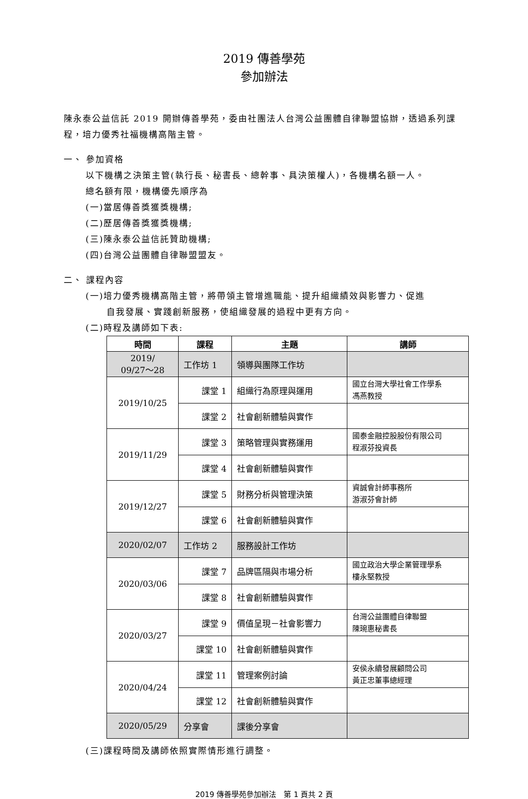2019 傳善學苑
參加辦法
陳永泰公益信託 2019 開辦傳善學苑，委由社團法人台灣公益團體自律聯盟協辦，透過系列課程，培力優秀社福機構高階主管。
一、 參加資格
以下機構之決策主管(執行長、秘書長、總幹事、具決策權人)，各機構名額一人。
總名額有限，機構優先順序為
(一)當居傳善獎獲獎機構;
(二)歷居傳善獎獲獎機構;
(三)陳永泰公益信託贊助機構;
(四)台灣公益團體自律聯盟盟友。
二、 課程內容
(一)培力優秀機構高階主管，將帶領主管增進職能、提升組織績效與影響力、促進
自我發展、實踐創新服務，使組織發展的過程中更有方向。
(二)時程及講師如下表:
| 時間 | 課程 | 主題 | 講師 |
| --- | --- | --- | --- |
| 2019/ 09/27～28 | 工作坊 1 | 領導與團隊工作坊 | |
| 2019/10/25 | 課堂 1 | 組織行為原理與運用 | 國立台灣大學社會工作學系 馮燕教授 |
| | 課堂 2 | 社會創新體驗與實作 | |
| 2019/11/29 | 課堂 3 | 策略管理與實務運用 | 國泰金融控股股份有限公司 程淑芬投資長 |
| | 課堂 4 | 社會創新體驗與實作 | |
| 2019/12/27 | 課堂 5 | 財務分析與管理決策 | 資誠會計師事務所 游淑芬會計師 |
| | 課堂 6 | 社會創新體驗與實作 | |
| 2020/02/07 | 工作坊 2 | 服務設計工作坊 | |
| 2020/03/06 | 課堂 7 | 品牌區隔與市場分析 | 國立政治大學企業管理學系 樓永堅教授 |
| | 課堂 8 | 社會創新體驗與實作 | |
| 2020/03/27 | 課堂 9 | 價值呈現－社會影響力 | 台灣公益團體自律聯盟 陳琬惠秘書長 |
| | 課堂 10 | 社會創新體驗與實作 | |
| 2020/04/24 | 課堂 11 | 管理案例討論 | 安侯永續發展顧問公司 黃正忠董事總經理 |
| | 課堂 12 | 社會創新體驗與實作 | |
| 2020/05/29 | 分享會 | 課後分享會 | |
(三)課程時間及講師依照實際情形進行調整。
2019 傳善學苑參加辦法　第 1 頁共 2 頁